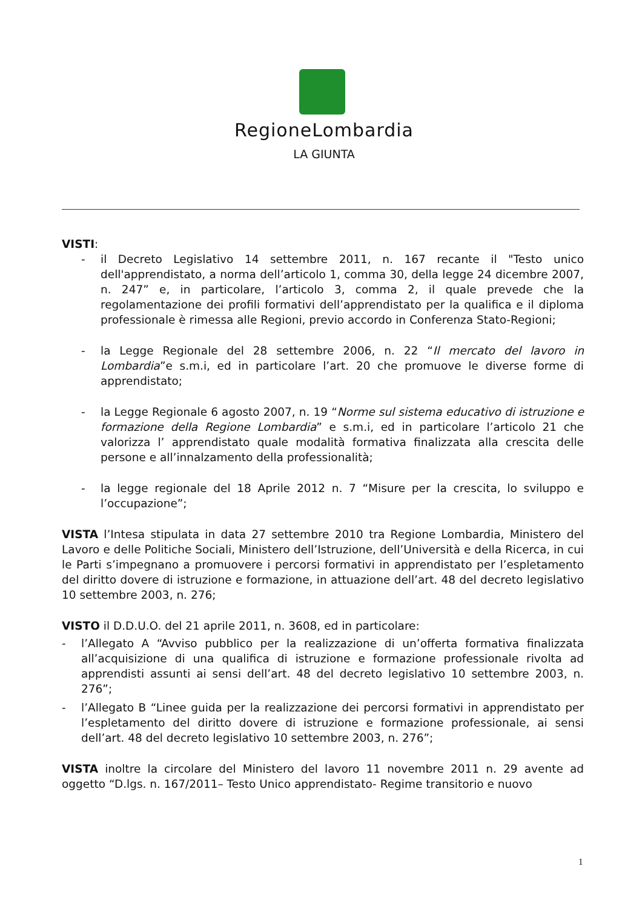RegioneLombardia
LA GIUNTA
VISTI:
- il Decreto Legislativo 14 settembre 2011, n. 167 recante il "Testo unico dell'apprendistato, a norma dell’articolo 1, comma 30, della legge 24 dicembre 2007, n. 247” e, in particolare, l’articolo 3, comma 2, il quale prevede che la regolamentazione dei profili formativi dell’apprendistato per la qualifica e il diploma professionale è rimessa alle Regioni, previo accordo in Conferenza Stato-Regioni;
- la Legge Regionale del 28 settembre 2006, n. 22 “Il mercato del lavoro in Lombardia”e s.m.i, ed in particolare l’art. 20 che promuove le diverse forme di apprendistato;
- la Legge Regionale 6 agosto 2007, n. 19 “Norme sul sistema educativo di istruzione e formazione della Regione Lombardia” e s.m.i, ed in particolare l’articolo 21 che valorizza l’ apprendistato quale modalità formativa finalizzata alla crescita delle persone e all’innalzamento della professionalità;
- la legge regionale del 18 Aprile 2012 n. 7 “Misure per la crescita, lo sviluppo e l’occupazione”;
VISTA l’Intesa stipulata in data 27 settembre 2010 tra Regione Lombardia, Ministero del Lavoro e delle Politiche Sociali, Ministero dell’Istruzione, dell’Università e della Ricerca, in cui le Parti s’impegnano a promuovere i percorsi formativi in apprendistato per l’espletamento del diritto dovere di istruzione e formazione, in attuazione dell’art. 48 del decreto legislativo 10 settembre 2003, n. 276;
VISTO il D.D.U.O. del 21 aprile 2011, n. 3608, ed in particolare:
- l’Allegato A “Avviso pubblico per la realizzazione di un’offerta formativa finalizzata all’acquisizione di una qualifica di istruzione e formazione professionale rivolta ad apprendisti assunti ai sensi dell’art. 48 del decreto legislativo 10 settembre 2003, n. 276”;
- l’Allegato B “Linee guida per la realizzazione dei percorsi formativi in apprendistato per l’espletamento del diritto dovere di istruzione e formazione professionale, ai sensi dell’art. 48 del decreto legislativo 10 settembre 2003, n. 276”;
VISTA inoltre la circolare del Ministero del lavoro 11 novembre 2011 n. 29 avente ad oggetto “D.lgs. n. 167/2011– Testo Unico apprendistato- Regime transitorio e nuovo
1